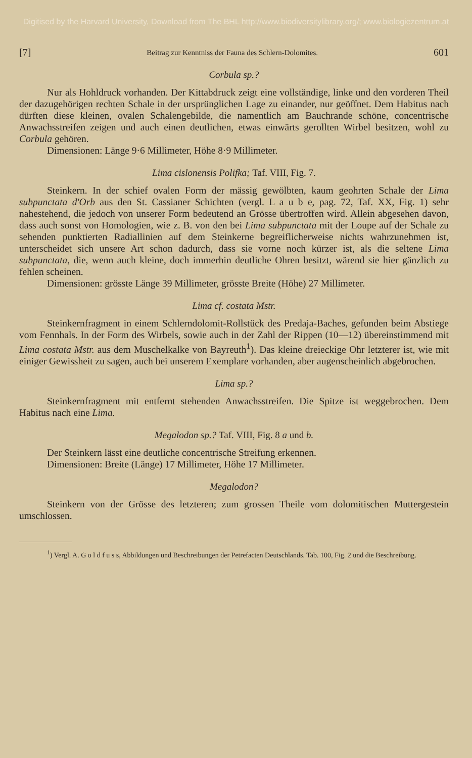Digitised by the Harvard University, Download from The BHL http://www.biodiversitylibrary.org/; www.biologiezentrum.at
[7] Beitrag zur Kenntniss der Fauna des Schlern-Dolomites. 601
Corbula sp.?
Nur als Hohldruck vorhanden. Der Kittabdruck zeigt eine vollständige, linke und den vorderen Theil der dazugehörigen rechten Schale in der ursprünglichen Lage zu einander, nur geöffnet. Dem Habitus nach dürften diese kleinen, ovalen Schalengebilde, die namentlich am Bauchrande schöne, concentrische Anwachsstreifen zeigen und auch einen deutlichen, etwas einwärts gerollten Wirbel besitzen, wohl zu Corbula gehören.
Dimensionen: Länge 9·6 Millimeter, Höhe 8·9 Millimeter.
Lima cislonensis Polifka; Taf. VIII, Fig. 7.
Steinkern. In der schief ovalen Form der mässig gewölbten, kaum geohrten Schale der Lima subpunctata d'Orb aus den St. Cassianer Schichten (vergl. L a u b e, pag. 72, Taf. XX, Fig. 1) sehr nahestehend, die jedoch von unserer Form bedeutend an Grösse übertroffen wird. Allein abgesehen davon, dass auch sonst von Homologien, wie z. B. von den bei Lima subpunctata mit der Loupe auf der Schale zu sehenden punktierten Radiallinien auf dem Steinkerne begreiflicherweise nichts wahrzunehmen ist, unterscheidet sich unsere Art schon dadurch, dass sie vorne noch kürzer ist, als die seltene Lima subpunctata, die, wenn auch kleine, doch immerhin deutliche Ohren besitzt, wärend sie hier gänzlich zu fehlen scheinen.
Dimensionen: grösste Länge 39 Millimeter, grösste Breite (Höhe) 27 Millimeter.
Lima cf. costata Mstr.
Steinkernfragment in einem Schlerndolomit-Rollstück des Predaja-Baches, gefunden beim Abstiege vom Fennhals. In der Form des Wirbels, sowie auch in der Zahl der Rippen (10—12) übereinstimmend mit Lima costata Mstr. aus dem Muschelkalke von Bayreuth<sup>1</sup>). Das kleine dreieckige Ohr letzterer ist, wie mit einiger Gewissheit zu sagen, auch bei unserem Exemplare vorhanden, aber augenscheinlich abgebrochen.
Lima sp.?
Steinkernfragment mit entfernt stehenden Anwachsstreifen. Die Spitze ist weggebrochen. Dem Habitus nach eine Lima.
Megalodon sp.? Taf. VIII, Fig. 8 a und b.
Der Steinkern lässt eine deutliche concentrische Streifung erkennen.
Dimensionen: Breite (Länge) 17 Millimeter, Höhe 17 Millimeter.
Megalodon?
Steinkern von der Grösse des letzteren; zum grossen Theile vom dolomitischen Muttergestein umschlossen.
<sup>1</sup>) Vergl. A. G o l d f u s s, Abbildungen und Beschreibungen der Petrefacten Deutschlands. Tab. 100, Fig. 2 und die Beschreibung.